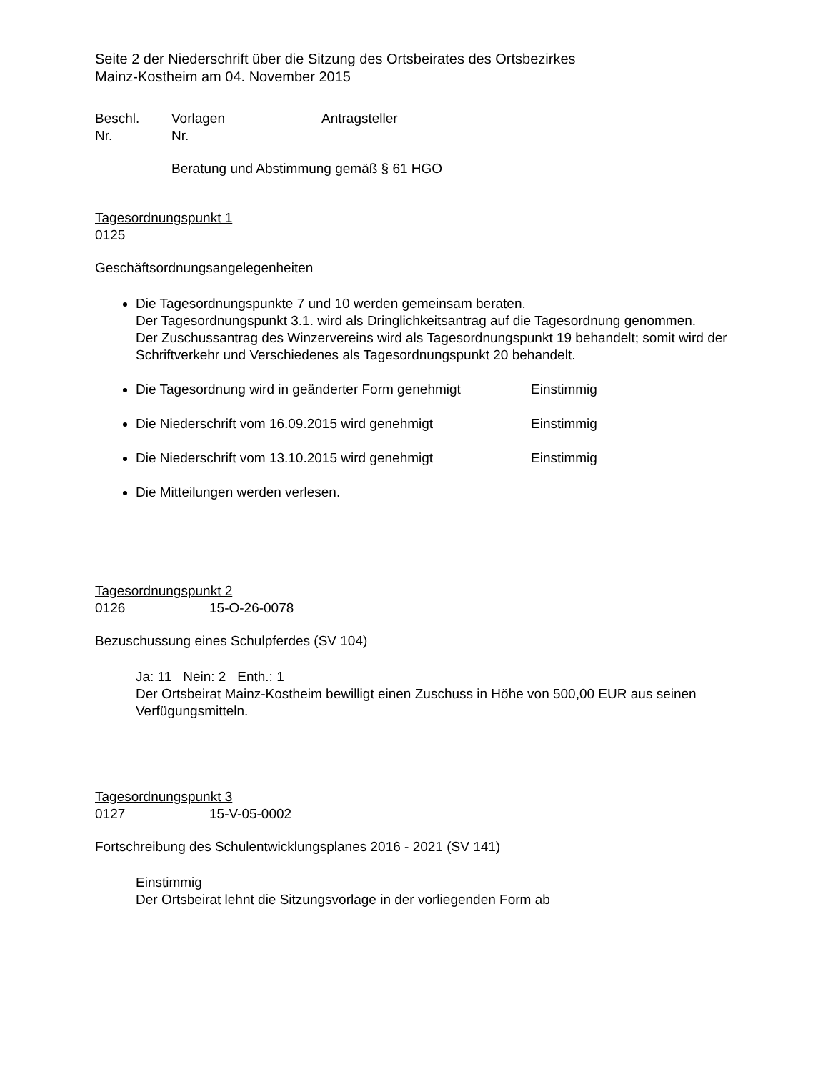Seite 2 der Niederschrift über die Sitzung des Ortsbeirates des Ortsbezirkes
Mainz-Kostheim am 04. November 2015
Beschl.
Nr.
Vorlagen
Nr.
Antragsteller
Beratung und Abstimmung gemäß § 61 HGO
Tagesordnungspunkt 1
0125
Geschäftsordnungsangelegenheiten
Die Tagesordnungspunkte 7 und 10 werden gemeinsam beraten.
Der Tagesordnungspunkt 3.1. wird als Dringlichkeitsantrag auf die Tagesordnung genommen.
Der Zuschussantrag des Winzervereins wird als Tagesordnungspunkt 19 behandelt; somit wird der Schriftverkehr und Verschiedenes als Tagesordnungspunkt 20 behandelt.
Die Tagesordnung wird in geänderter Form genehmigt Einstimmig
Die Niederschrift vom 16.09.2015 wird genehmigt Einstimmig
Die Niederschrift vom 13.10.2015 wird genehmigt Einstimmig
Die Mitteilungen werden verlesen.
Tagesordnungspunkt 2
0126 15-O-26-0078
Bezuschussung eines Schulpferdes (SV 104)
Ja: 11 Nein: 2 Enth.: 1
Der Ortsbeirat Mainz-Kostheim bewilligt einen Zuschuss in Höhe von 500,00 EUR aus seinen Verfügungsmitteln.
Tagesordnungspunkt 3
0127 15-V-05-0002
Fortschreibung des Schulentwicklungsplanes 2016 - 2021 (SV 141)
Einstimmig
Der Ortsbeirat lehnt die Sitzungsvorlage in der vorliegenden Form ab